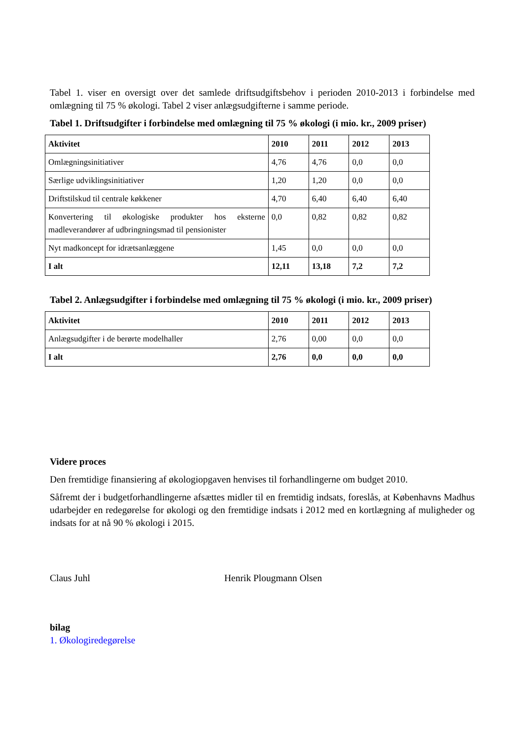Tabel 1. viser en oversigt over det samlede driftsudgiftsbehov i perioden 2010-2013 i forbindelse med omlægning til 75 % økologi. Tabel 2 viser anlægsudgifterne i samme periode.
Tabel 1. Driftsudgifter i forbindelse med omlægning til 75 % økologi (i mio. kr., 2009 priser)
| Aktivitet | 2010 | 2011 | 2012 | 2013 |
| --- | --- | --- | --- | --- |
| Omlægningsinitiativer | 4,76 | 4,76 | 0,0 | 0,0 |
| Særlige udviklingsinitiativer | 1,20 | 1,20 | 0,0 | 0,0 |
| Driftstilskud til centrale køkkener | 4,70 | 6,40 | 6,40 | 6,40 |
| Konvertering til økologiske produkter hos eksterne madleverandører af udbringningsmad til pensionister | 0,0 | 0,82 | 0,82 | 0,82 |
| Nyt madkoncept for idrætsanlæggene | 1,45 | 0,0 | 0,0 | 0,0 |
| I alt | 12,11 | 13,18 | 7,2 | 7,2 |
Tabel 2. Anlægsudgifter i forbindelse med omlægning til 75 % økologi (i mio. kr., 2009 priser)
| Aktivitet | 2010 | 2011 | 2012 | 2013 |
| --- | --- | --- | --- | --- |
| Anlægsudgifter i de berørte modelhaller | 2,76 | 0,00 | 0,0 | 0,0 |
| I alt | 2,76 | 0,0 | 0,0 | 0,0 |
Videre proces
Den fremtidige finansiering af økologiopgaven henvises til forhandlingerne om budget 2010.
Såfremt der i budgetforhandlingerne afsættes midler til en fremtidig indsats, foreslås, at Københavns Madhus udarbejder en redegørelse for økologi og den fremtidige indsats i 2012 med en kortlægning af muligheder og indsats for at nå 90 % økologi i 2015.
Claus Juhl Henrik Plougmann Olsen
bilag
1. Økologiredegørelse